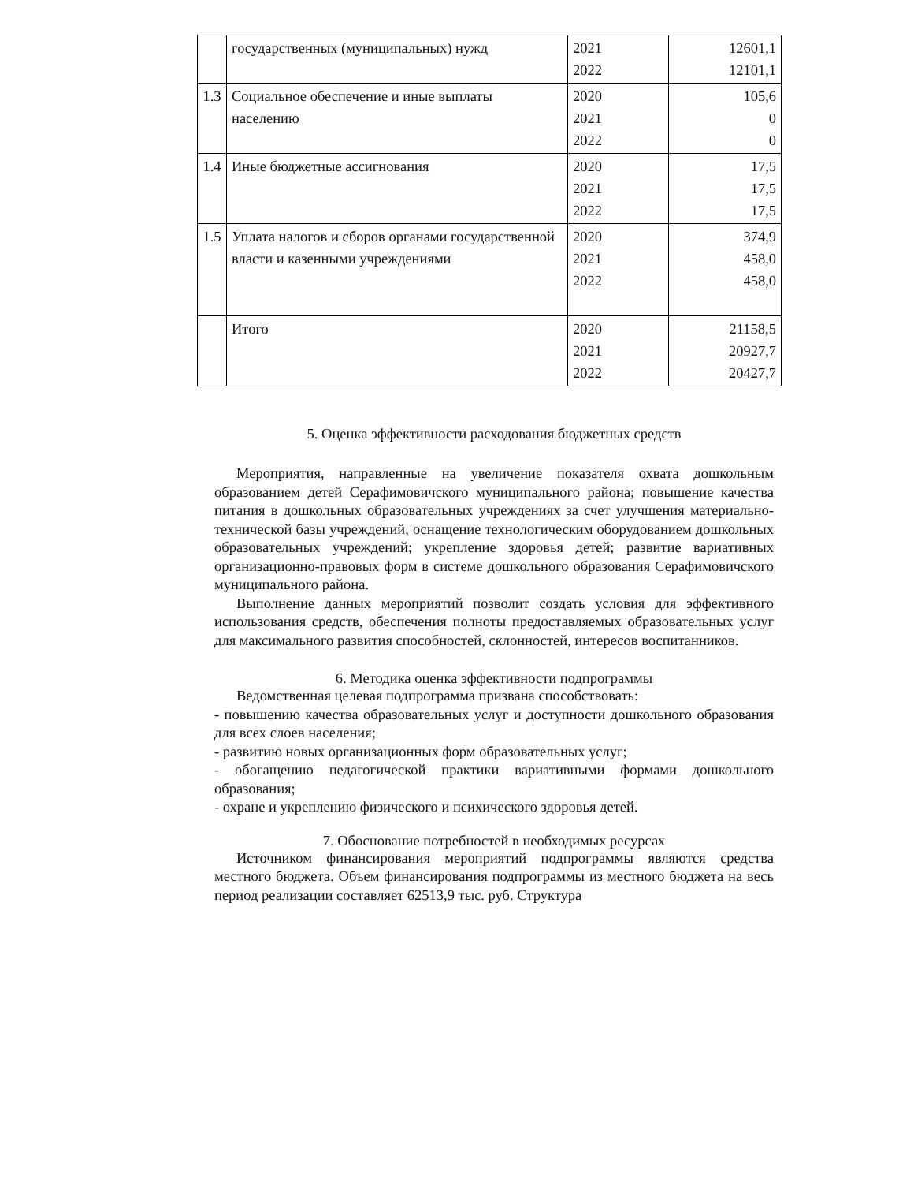| | государственных (муниципальных) нужд | 2021 2022 | 12601,1 12101,1 |
| 1.3 | Социальное обеспечение и иные выплаты населению | 2020 2021 2022 | 105,6 0 0 |
| 1.4 | Иные бюджетные ассигнования | 2020 2021 2022 | 17,5 17,5 17,5 |
| 1.5 | Уплата налогов и сборов органами государственной власти и казенными учреждениями | 2020 2021 2022 | 374,9 458,0 458,0 |
| | Итого | 2020 2021 2022 | 21158,5 20927,7 20427,7 |
5. Оценка эффективности расходования бюджетных средств
Мероприятия, направленные на увеличение показателя охвата дошкольным образованием детей Серафимовичского муниципального района; повышение качества питания в дошкольных образовательных учреждениях за счет улучшения материально-технической базы учреждений, оснащение технологическим оборудованием дошкольных образовательных учреждений; укрепление здоровья детей; развитие вариативных организационно-правовых форм в системе дошкольного образования Серафимовичского муниципального района.
Выполнение данных мероприятий позволит создать условия для эффективного использования средств, обеспечения полноты предоставляемых образовательных услуг для максимального развития способностей, склонностей, интересов воспитанников.
6. Методика оценка эффективности подпрограммы
Ведомственная целевая подпрограмма призвана способствовать:
- повышению качества образовательных услуг и доступности дошкольного образования для всех слоев населения;
- развитию новых организационных форм образовательных услуг;
- обогащению педагогической практики вариативными формами дошкольного образования;
- охране и укреплению физического и психического здоровья детей.
7. Обоснование потребностей в необходимых ресурсах
Источником финансирования мероприятий подпрограммы являются средства местного бюджета. Объем финансирования подпрограммы из местного бюджета на весь период реализации составляет 62513,9 тыс. руб. Структура